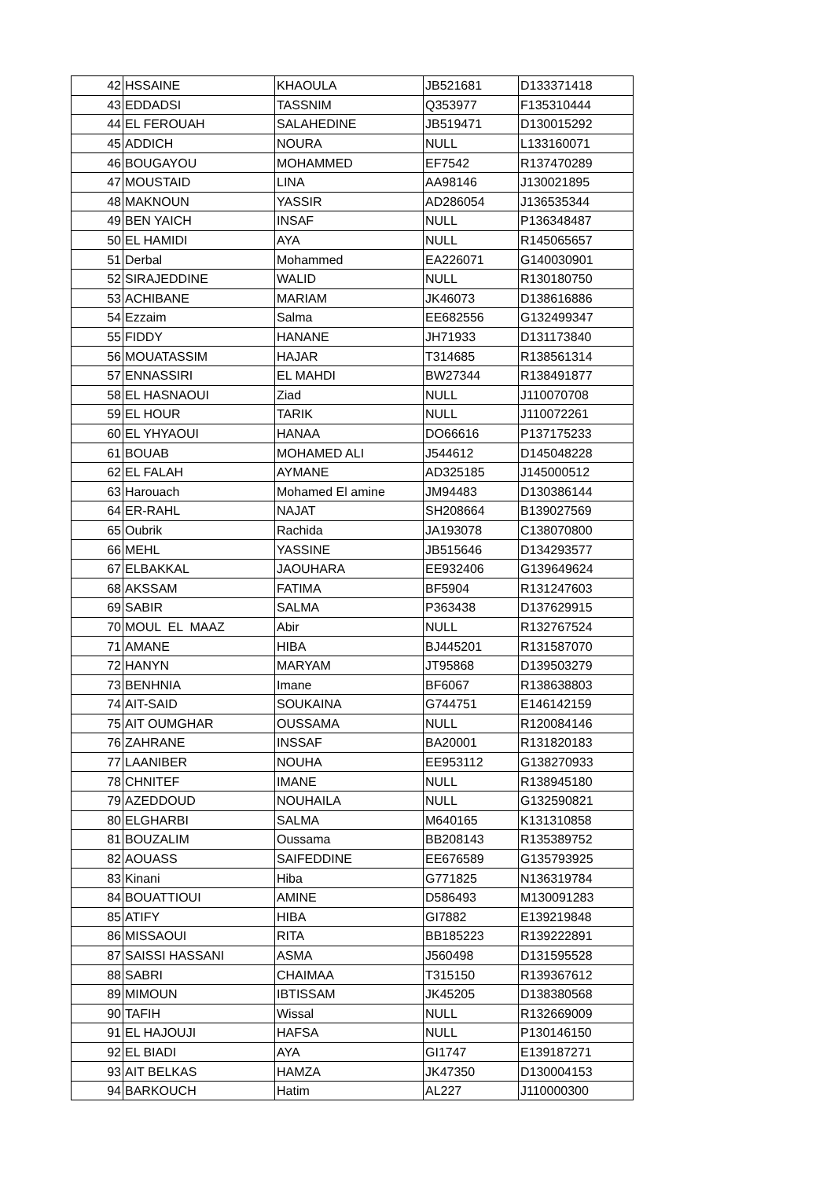| 42 | HSSAINE | KHAOULA | JB521681 | D133371418 |
| 43 | EDDADSI | TASSNIM | Q353977 | F135310444 |
| 44 | EL FEROUAH | SALAHEDINE | JB519471 | D130015292 |
| 45 | ADDICH | NOURA | NULL | L133160071 |
| 46 | BOUGAYOU | MOHAMMED | EF7542 | R137470289 |
| 47 | MOUSTAID | LINA | AA98146 | J130021895 |
| 48 | MAKNOUN | YASSIR | AD286054 | J136535344 |
| 49 | BEN YAICH | INSAF | NULL | P136348487 |
| 50 | EL HAMIDI | AYA | NULL | R145065657 |
| 51 | Derbal | Mohammed | EA226071 | G140030901 |
| 52 | SIRAJEDDINE | WALID | NULL | R130180750 |
| 53 | ACHIBANE | MARIAM | JK46073 | D138616886 |
| 54 | Ezzaim | Salma | EE682556 | G132499347 |
| 55 | FIDDY | HANANE | JH71933 | D131173840 |
| 56 | MOUATASSIM | HAJAR | T314685 | R138561314 |
| 57 | ENNASSIRI | EL MAHDI | BW27344 | R138491877 |
| 58 | EL HASNAOUI | Ziad | NULL | J110070708 |
| 59 | EL HOUR | TARIK | NULL | J110072261 |
| 60 | EL YHYAOUI | HANAA | DO66616 | P137175233 |
| 61 | BOUAB | MOHAMED ALI | J544612 | D145048228 |
| 62 | EL FALAH | AYMANE | AD325185 | J145000512 |
| 63 | Harouach | Mohamed El amine | JM94483 | D130386144 |
| 64 | ER-RAHL | NAJAT | SH208664 | B139027569 |
| 65 | Oubrik | Rachida | JA193078 | C138070800 |
| 66 | MEHL | YASSINE | JB515646 | D134293577 |
| 67 | ELBAKKAL | JAOUHARA | EE932406 | G139649624 |
| 68 | AKSSAM | FATIMA | BF5904 | R131247603 |
| 69 | SABIR | SALMA | P363438 | D137629915 |
| 70 | MOUL EL MAAZ | Abir | NULL | R132767524 |
| 71 | AMANE | HIBA | BJ445201 | R131587070 |
| 72 | HANYN | MARYAM | JT95868 | D139503279 |
| 73 | BENHNIA | Imane | BF6067 | R138638803 |
| 74 | AIT-SAID | SOUKAINA | G744751 | E146142159 |
| 75 | AIT OUMGHAR | OUSSAMA | NULL | R120084146 |
| 76 | ZAHRANE | INSSAF | BA20001 | R131820183 |
| 77 | LAANIBER | NOUHA | EE953112 | G138270933 |
| 78 | CHNITEF | IMANE | NULL | R138945180 |
| 79 | AZEDDOUD | NOUHAILA | NULL | G132590821 |
| 80 | ELGHARBI | SALMA | M640165 | K131310858 |
| 81 | BOUZALIM | Oussama | BB208143 | R135389752 |
| 82 | AOUASS | SAIFEDDINE | EE676589 | G135793925 |
| 83 | Kinani | Hiba | G771825 | N136319784 |
| 84 | BOUATTIOUI | AMINE | D586493 | M130091283 |
| 85 | ATIFY | HIBA | GI7882 | E139219848 |
| 86 | MISSAOUI | RITA | BB185223 | R139222891 |
| 87 | SAISSI HASSANI | ASMA | J560498 | D131595528 |
| 88 | SABRI | CHAIMAA | T315150 | R139367612 |
| 89 | MIMOUN | IBTISSAM | JK45205 | D138380568 |
| 90 | TAFIH | Wissal | NULL | R132669009 |
| 91 | EL HAJOUJI | HAFSA | NULL | P130146150 |
| 92 | EL BIADI | AYA | GI1747 | E139187271 |
| 93 | AIT BELKAS | HAMZA | JK47350 | D130004153 |
| 94 | BARKOUCH | Hatim | AL227 | J110000300 |